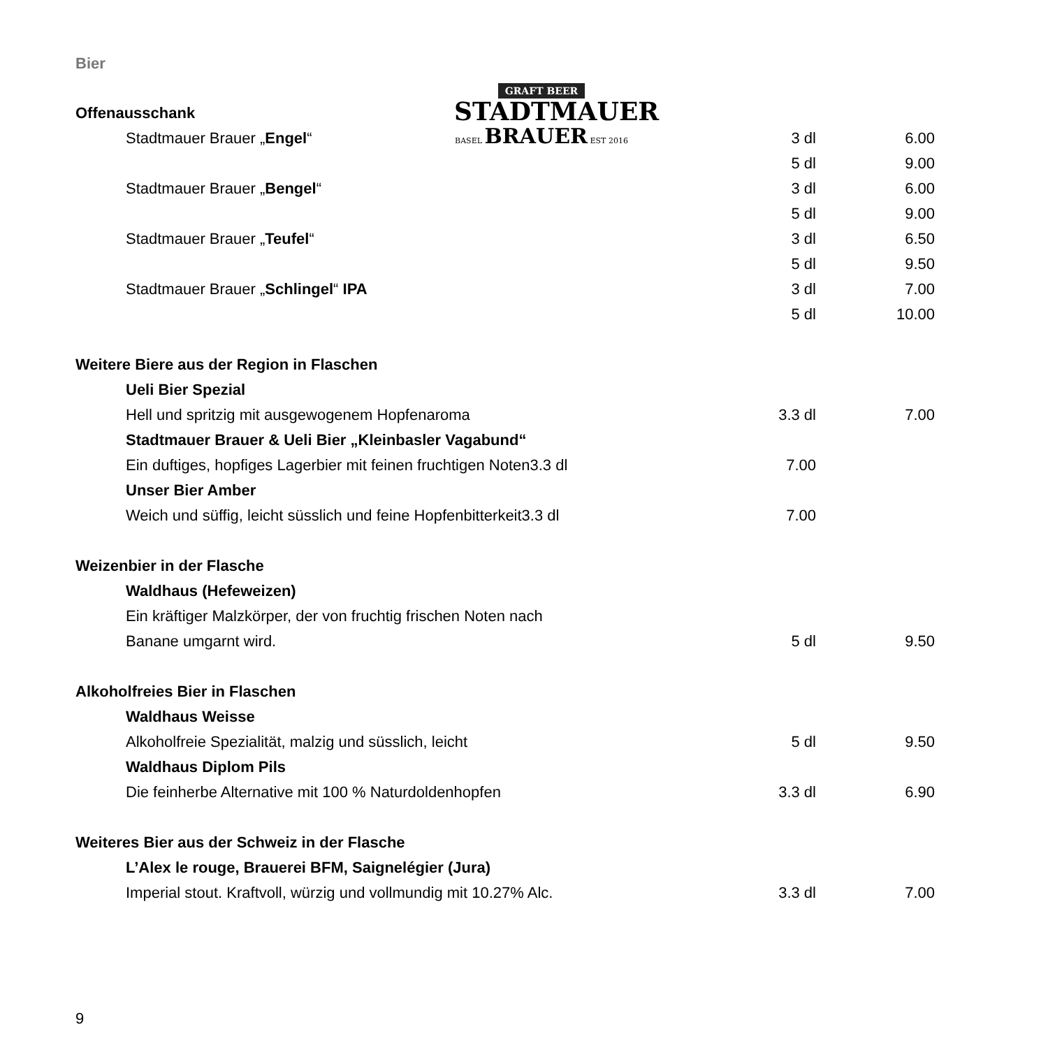GRAFT BEER
STADTMAUER
BASEL BRAUER EST 2016
Bier
| Offenausschank | | | |
| | Stadtmauer Brauer „ Engel “ | 3 dl | 6.00 |
| | | 5 dl | 9.00 |
| | Stadtmauer Brauer „ Bengel “ | 3 dl | 6.00 |
| | | 5 dl | 9.00 |
| | Stadtmauer Brauer „ Teufel “ | 3 dl | 6.50 |
| | | 5 dl | 9.50 |
| | Stadtmauer Brauer „ Schlingel “ IPA | 3 dl | 7.00 |
| | | 5 dl | 10.00 |
| Weitere Biere aus der Region in Flaschen | | | |
| | Ueli Bier Spezial | | |
| | Hell und spritzig mit ausgewogenem Hopfenaroma | 3.3 dl | 7.00 |
| | Stadtmauer Brauer & Ueli Bier „Kleinbasler Vagabund“ | | |
| | Ein duftiges, hopfiges Lagerbier mit feinen fruchtigen Noten3.3 dl | 7.00 | |
| | Unser Bier Amber | | |
| | Weich und süffig, leicht süsslich und feine Hopfenbitterkeit3.3 dl | 7.00 | |
| Weizenbier in der Flasche | | | |
| | Waldhaus (Hefeweizen) | | |
| | Ein kräftiger Malzkörper, der von fruchtig frischen Noten nach | | |
| | Banane umgarnt wird. | 5 dl | 9.50 |
| Alkoholfreies Bier in Flaschen | | | |
| | Waldhaus Weisse | | |
| | Alkoholfreie Spezialität, malzig und süsslich, leicht | 5 dl | 9.50 |
| | Waldhaus Diplom Pils | | |
| | Die feinherbe Alternative mit 100 % Naturdoldenhopfen | 3.3 dl | 6.90 |
| Weiteres Bier aus der Schweiz in der Flasche | | | |
| | L’Alex le rouge, Brauerei BFM, Saignelégier (Jura) | | |
| | Imperial stout. Kraftvoll, würzig und vollmundig mit 10.27% Alc. | 3.3 dl | 7.00 |
9